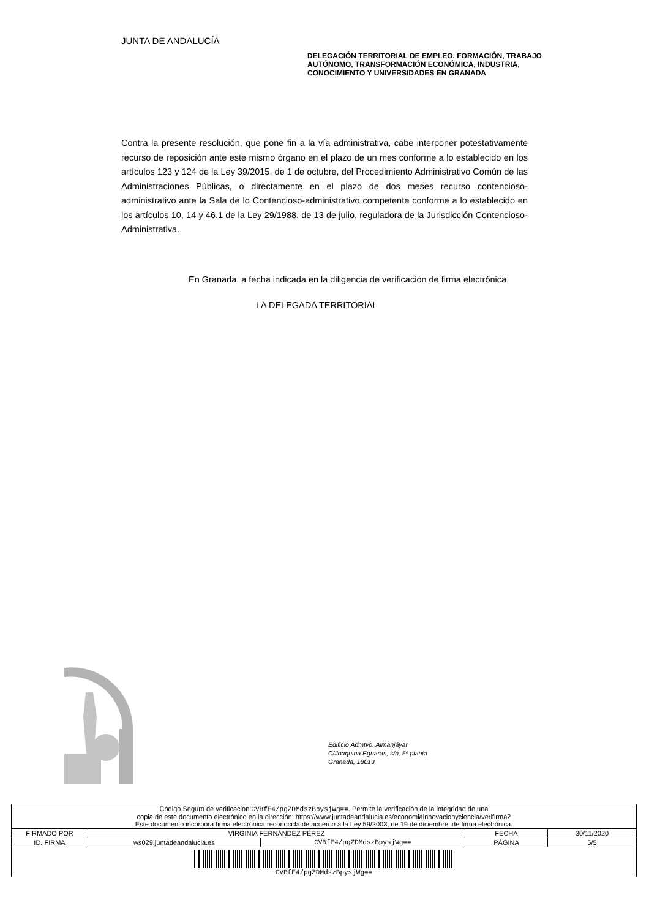JUNTA DE ANDALUCÍA
DELEGACIÓN TERRITORIAL DE EMPLEO, FORMACIÓN, TRABAJO AUTÓNOMO, TRANSFORMACIÓN ECONÓMICA, INDUSTRIA, CONOCIMIENTO Y UNIVERSIDADES EN GRANADA
Contra la presente resolución, que pone fin a la vía administrativa, cabe interponer potestativamente recurso de reposición ante este mismo órgano en el plazo de un mes conforme a lo establecido en los artículos 123 y 124 de la Ley 39/2015, de 1 de octubre, del Procedimiento Administrativo Común de las Administraciones Públicas, o directamente en el plazo de dos meses recurso contencioso-administrativo ante la Sala de lo Contencioso-administrativo competente conforme a lo establecido en los artículos 10, 14 y 46.1 de la Ley 29/1988, de 13 de julio, reguladora de la Jurisdicción Contencioso-Administrativa.
En Granada, a fecha indicada en la diligencia de verificación de firma electrónica
LA DELEGADA TERRITORIAL
Edificio Admtvo. Almanjáyar
C/Joaquina Eguaras, s/n, 5ª planta
Granada, 18013
| Código Seguro de verificación: CVBfE4/pgZDMdszBpysjWg== . Permite la verificación de la integridad de una copia de este documento electrónico en la dirección: https://www.juntadeandalucia.es/economiainnovacionyciencia/verifirma2 Este documento incorpora firma electrónica reconocida de acuerdo a la Ley 59/2003, de 19 de diciembre, de firma electrónica. | | | | |
| FIRMADO POR | VIRGINIA FERNÁNDEZ PÉREZ | | FECHA | 30/11/2020 |
| ID. FIRMA | ws029.juntadeandalucia.es | CVBfE4/pgZDMdszBpysjWg== | PÁGINA | 5/5 |
| CVBfE4/pgZDMdszBpysjWg== | | | | |